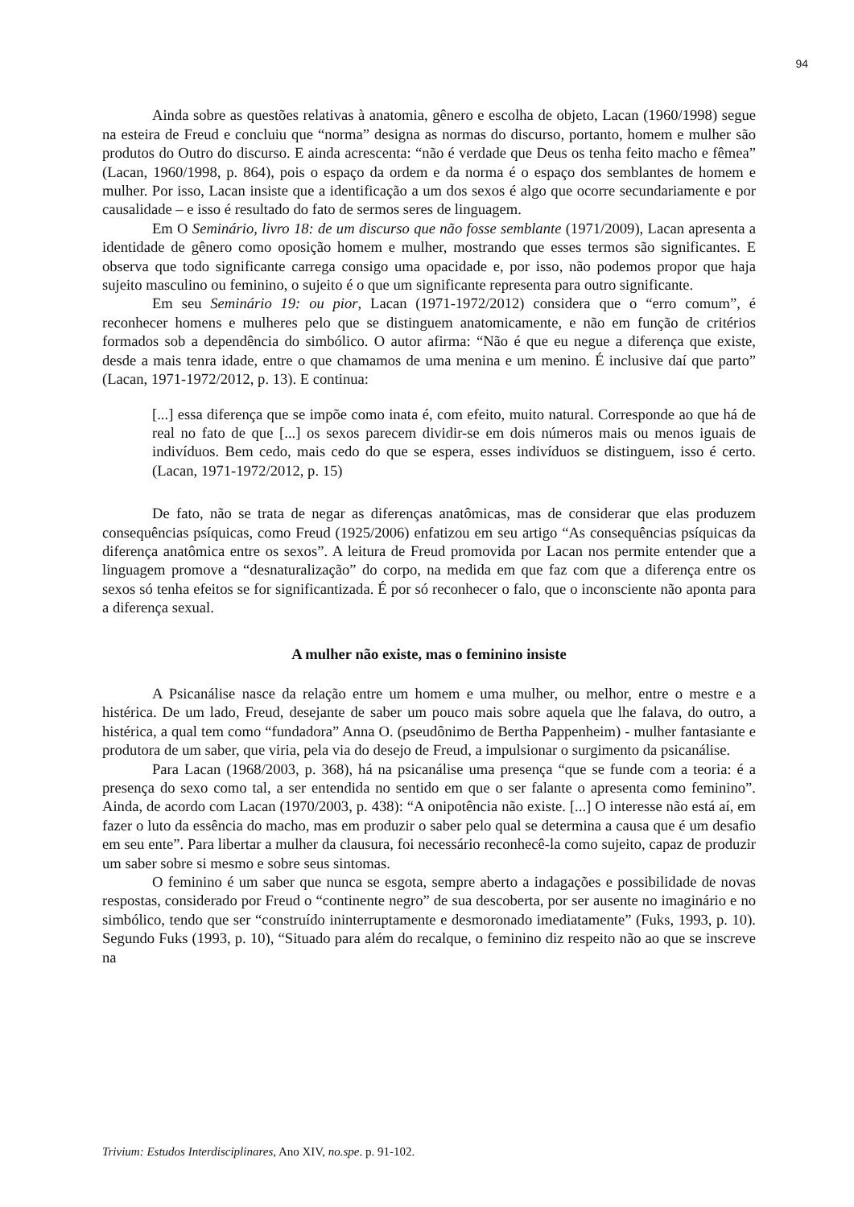94
Ainda sobre as questões relativas à anatomia, gênero e escolha de objeto, Lacan (1960/1998) segue na esteira de Freud e concluiu que “norma” designa as normas do discurso, portanto, homem e mulher são produtos do Outro do discurso. E ainda acrescenta: “não é verdade que Deus os tenha feito macho e fêmea” (Lacan, 1960/1998, p. 864), pois o espaço da ordem e da norma é o espaço dos semblantes de homem e mulher. Por isso, Lacan insiste que a identificação a um dos sexos é algo que ocorre secundariamente e por causalidade – e isso é resultado do fato de sermos seres de linguagem.
Em O Seminário, livro 18: de um discurso que não fosse semblante (1971/2009), Lacan apresenta a identidade de gênero como oposição homem e mulher, mostrando que esses termos são significantes. E observa que todo significante carrega consigo uma opacidade e, por isso, não podemos propor que haja sujeito masculino ou feminino, o sujeito é o que um significante representa para outro significante.
Em seu Seminário 19: ou pior, Lacan (1971-1972/2012) considera que o “erro comum”, é reconhecer homens e mulheres pelo que se distinguem anatomicamente, e não em função de critérios formados sob a dependência do simbólico. O autor afirma: “Não é que eu negue a diferença que existe, desde a mais tenra idade, entre o que chamamos de uma menina e um menino. É inclusive daí que parto” (Lacan, 1971-1972/2012, p. 13). E continua:
[...] essa diferença que se impõe como inata é, com efeito, muito natural. Corresponde ao que há de real no fato de que [...] os sexos parecem dividir-se em dois números mais ou menos iguais de indivíduos. Bem cedo, mais cedo do que se espera, esses indivíduos se distinguem, isso é certo. (Lacan, 1971-1972/2012, p. 15)
De fato, não se trata de negar as diferenças anatômicas, mas de considerar que elas produzem consequências psíquicas, como Freud (1925/2006) enfatizou em seu artigo “As consequências psíquicas da diferença anatômica entre os sexos”. A leitura de Freud promovida por Lacan nos permite entender que a linguagem promove a “desnaturalização” do corpo, na medida em que faz com que a diferença entre os sexos só tenha efeitos se for significantizada. É por só reconhecer o falo, que o inconsciente não aponta para a diferença sexual.
A mulher não existe, mas o feminino insiste
A Psicanálise nasce da relação entre um homem e uma mulher, ou melhor, entre o mestre e a histérica. De um lado, Freud, desejante de saber um pouco mais sobre aquela que lhe falava, do outro, a histérica, a qual tem como “fundadora” Anna O. (pseudônimo de Bertha Pappenheim) - mulher fantasiante e produtora de um saber, que viria, pela via do desejo de Freud, a impulsionar o surgimento da psicanálise.
Para Lacan (1968/2003, p. 368), há na psicanálise uma presença “que se funde com a teoria: é a presença do sexo como tal, a ser entendida no sentido em que o ser falante o apresenta como feminino”. Ainda, de acordo com Lacan (1970/2003, p. 438): “A onipotência não existe. [...] O interesse não está aí, em fazer o luto da essência do macho, mas em produzir o saber pelo qual se determina a causa que é um desafio em seu ente”. Para libertar a mulher da clausura, foi necessário reconhecê-la como sujeito, capaz de produzir um saber sobre si mesmo e sobre seus sintomas.
O feminino é um saber que nunca se esgota, sempre aberto a indagações e possibilidade de novas respostas, considerado por Freud o “continente negro” de sua descoberta, por ser ausente no imaginário e no simbólico, tendo que ser “construído ininterruptamente e desmoronado imediatamente” (Fuks, 1993, p. 10). Segundo Fuks (1993, p. 10), “Situado para além do recalque, o feminino diz respeito não ao que se inscreve na
Trivium: Estudos Interdisciplinares, Ano XIV, no.spe. p. 91-102.